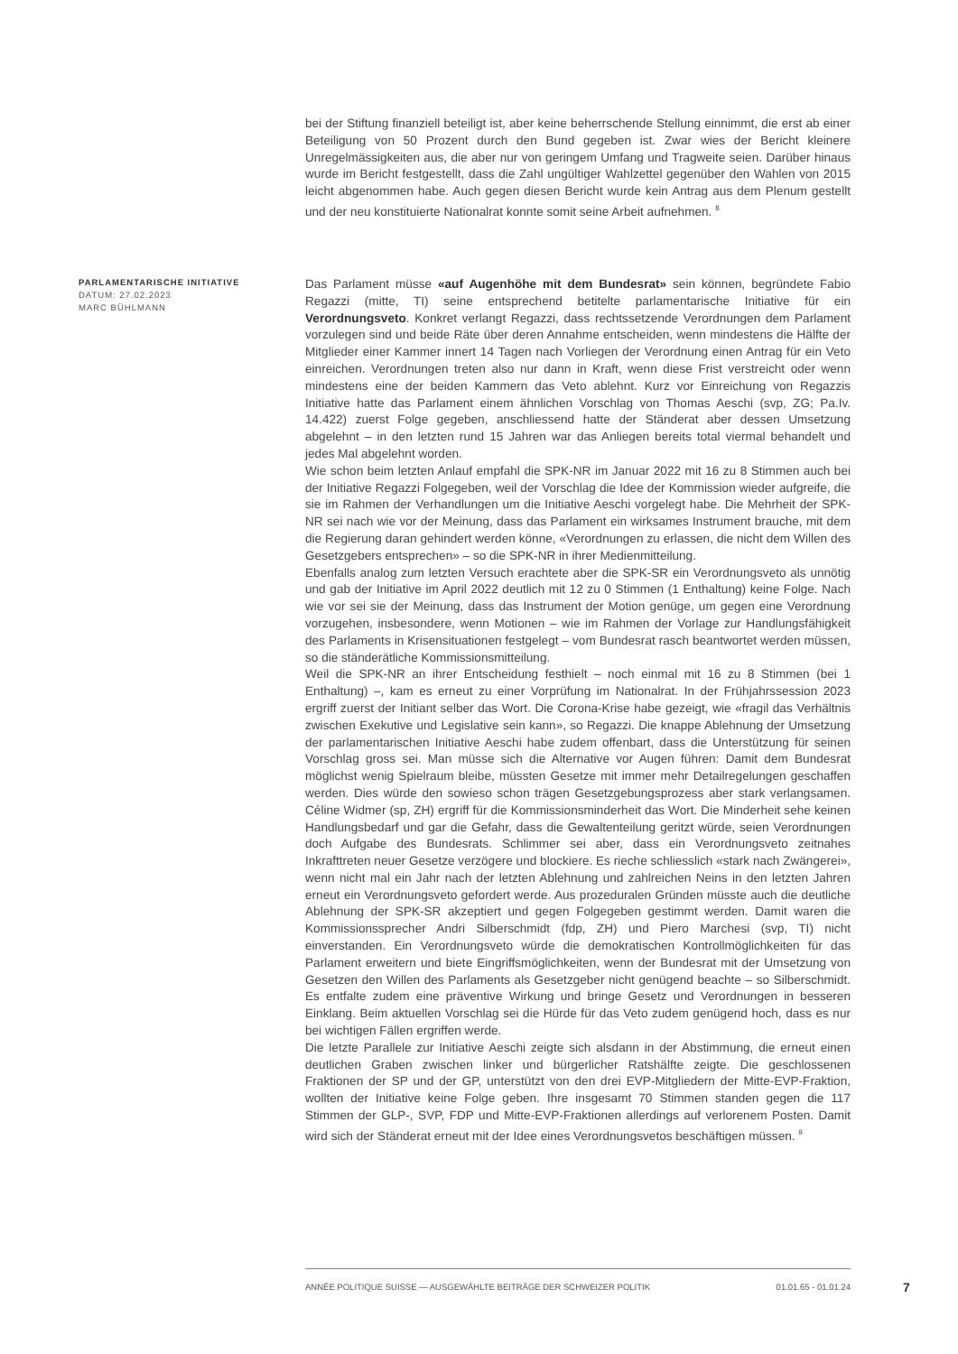bei der Stiftung finanziell beteiligt ist, aber keine beherrschende Stellung einnimmt, die erst ab einer Beteiligung von 50 Prozent durch den Bund gegeben ist. Zwar wies der Bericht kleinere Unregelmässigkeiten aus, die aber nur von geringem Umfang und Tragweite seien. Darüber hinaus wurde im Bericht festgestellt, dass die Zahl ungültiger Wahlzettel gegenüber den Wahlen von 2015 leicht abgenommen habe. Auch gegen diesen Bericht wurde kein Antrag aus dem Plenum gestellt und der neu konstituierte Nationalrat konnte somit seine Arbeit aufnehmen. <sup>8</sup>
PARLAMENTARISCHE INITIATIVE
DATUM: 27.02.2023
MARC BÜHLMANN
Das Parlament müsse «auf Augenhöhe mit dem Bundesrat» sein können, begründete Fabio Regazzi (mitte, TI) seine entsprechend betitelte parlamentarische Initiative für ein Verordnungsveto. Konkret verlangt Regazzi, dass rechtssetzende Verordnungen dem Parlament vorzulegen sind und beide Räte über deren Annahme entscheiden, wenn mindestens die Hälfte der Mitglieder einer Kammer innert 14 Tagen nach Vorliegen der Verordnung einen Antrag für ein Veto einreichen. Verordnungen treten also nur dann in Kraft, wenn diese Frist verstreicht oder wenn mindestens eine der beiden Kammern das Veto ablehnt. Kurz vor Einreichung von Regazzis Initiative hatte das Parlament einem ähnlichen Vorschlag von Thomas Aeschi (svp, ZG; Pa.Iv. 14.422) zuerst Folge gegeben, anschliessend hatte der Ständerat aber dessen Umsetzung abgelehnt – in den letzten rund 15 Jahren war das Anliegen bereits total viermal behandelt und jedes Mal abgelehnt worden.
Wie schon beim letzten Anlauf empfahl die SPK-NR im Januar 2022 mit 16 zu 8 Stimmen auch bei der Initiative Regazzi Folgegeben, weil der Vorschlag die Idee der Kommission wieder aufgreife, die sie im Rahmen der Verhandlungen um die Initiative Aeschi vorgelegt habe. Die Mehrheit der SPK-NR sei nach wie vor der Meinung, dass das Parlament ein wirksames Instrument brauche, mit dem die Regierung daran gehindert werden könne, «Verordnungen zu erlassen, die nicht dem Willen des Gesetzgebers entsprechen» – so die SPK-NR in ihrer Medienmitteilung.
Ebenfalls analog zum letzten Versuch erachtete aber die SPK-SR ein Verordnungsveto als unnötig und gab der Initiative im April 2022 deutlich mit 12 zu 0 Stimmen (1 Enthaltung) keine Folge. Nach wie vor sei sie der Meinung, dass das Instrument der Motion genüge, um gegen eine Verordnung vorzugehen, insbesondere, wenn Motionen – wie im Rahmen der Vorlage zur Handlungsfähigkeit des Parlaments in Krisensituationen festgelegt – vom Bundesrat rasch beantwortet werden müssen, so die ständerätliche Kommissionsmitteilung.
Weil die SPK-NR an ihrer Entscheidung festhielt – noch einmal mit 16 zu 8 Stimmen (bei 1 Enthaltung) –, kam es erneut zu einer Vorprüfung im Nationalrat. In der Frühjahrssession 2023 ergriff zuerst der Initiant selber das Wort. Die Corona-Krise habe gezeigt, wie «fragil das Verhältnis zwischen Exekutive und Legislative sein kann», so Regazzi. Die knappe Ablehnung der Umsetzung der parlamentarischen Initiative Aeschi habe zudem offenbart, dass die Unterstützung für seinen Vorschlag gross sei. Man müsse sich die Alternative vor Augen führen: Damit dem Bundesrat möglichst wenig Spielraum bleibe, müssten Gesetze mit immer mehr Detailregelungen geschaffen werden. Dies würde den sowieso schon trägen Gesetzgebungsprozess aber stark verlangsamen. Céline Widmer (sp, ZH) ergriff für die Kommissionsminderheit das Wort. Die Minderheit sehe keinen Handlungsbedarf und gar die Gefahr, dass die Gewaltenteilung geritzt würde, seien Verordnungen doch Aufgabe des Bundesrats. Schlimmer sei aber, dass ein Verordnungsveto zeitnahes Inkrafttreten neuer Gesetze verzögere und blockiere. Es rieche schliesslich «stark nach Zwängerei», wenn nicht mal ein Jahr nach der letzten Ablehnung und zahlreichen Neins in den letzten Jahren erneut ein Verordnungsveto gefordert werde. Aus prozeduralen Gründen müsste auch die deutliche Ablehnung der SPK-SR akzeptiert und gegen Folgegeben gestimmt werden. Damit waren die Kommissionssprecher Andri Silberschmidt (fdp, ZH) und Piero Marchesi (svp, TI) nicht einverstanden. Ein Verordnungsveto würde die demokratischen Kontrollmöglichkeiten für das Parlament erweitern und biete Eingriffsmöglichkeiten, wenn der Bundesrat mit der Umsetzung von Gesetzen den Willen des Parlaments als Gesetzgeber nicht genügend beachte – so Silberschmidt. Es entfalte zudem eine präventive Wirkung und bringe Gesetz und Verordnungen in besseren Einklang. Beim aktuellen Vorschlag sei die Hürde für das Veto zudem genügend hoch, dass es nur bei wichtigen Fällen ergriffen werde.
Die letzte Parallele zur Initiative Aeschi zeigte sich alsdann in der Abstimmung, die erneut einen deutlichen Graben zwischen linker und bürgerlicher Ratshälfte zeigte. Die geschlossenen Fraktionen der SP und der GP, unterstützt von den drei EVP-Mitgliedern der Mitte-EVP-Fraktion, wollten der Initiative keine Folge geben. Ihre insgesamt 70 Stimmen standen gegen die 117 Stimmen der GLP-, SVP, FDP und Mitte-EVP-Fraktionen allerdings auf verlorenem Posten. Damit wird sich der Ständerat erneut mit der Idee eines Verordnungsvetos beschäftigen müssen. <sup>9</sup>
ANNÉE POLITIQUE SUISSE — AUSGEWÄHLTE BEITRÄGE DER SCHWEIZER POLITIK 01.01.65 - 01.01.24
7